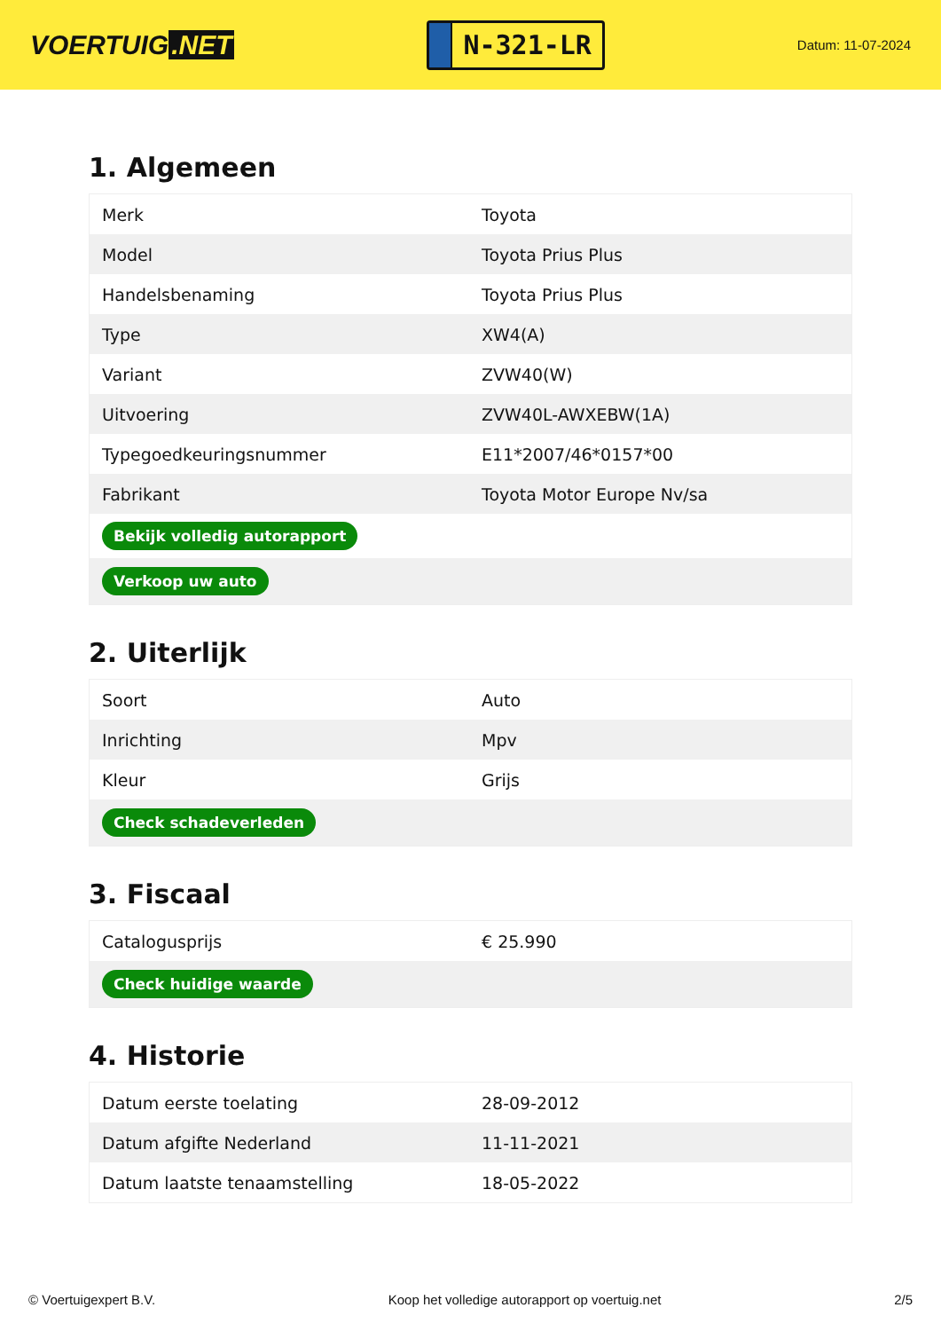VOERTUIG.NET
N-321-LR
Datum: 11-07-2024
1. Algemeen
| Merk | Toyota |
| Model | Toyota Prius Plus |
| Handelsbenaming | Toyota Prius Plus |
| Type | XW4(A) |
| Variant | ZVW40(W) |
| Uitvoering | ZVW40L-AWXEBW(1A) |
| Typegoedkeuringsnummer | E11*2007/46*0157*00 |
| Fabrikant | Toyota Motor Europe Nv/sa |
| Bekijk volledig autorapport | |
| Verkoop uw auto | |
2. Uiterlijk
| Soort | Auto |
| Inrichting | Mpv |
| Kleur | Grijs |
| Check schadeverleden | |
3. Fiscaal
| Catalogusprijs | € 25.990 |
| Check huidige waarde | |
4. Historie
| Datum eerste toelating | 28-09-2012 |
| Datum afgifte Nederland | 11-11-2021 |
| Datum laatste tenaamstelling | 18-05-2022 |
© Voertuigexpert B.V. Koop het volledige autorapport op voertuig.net 2/5